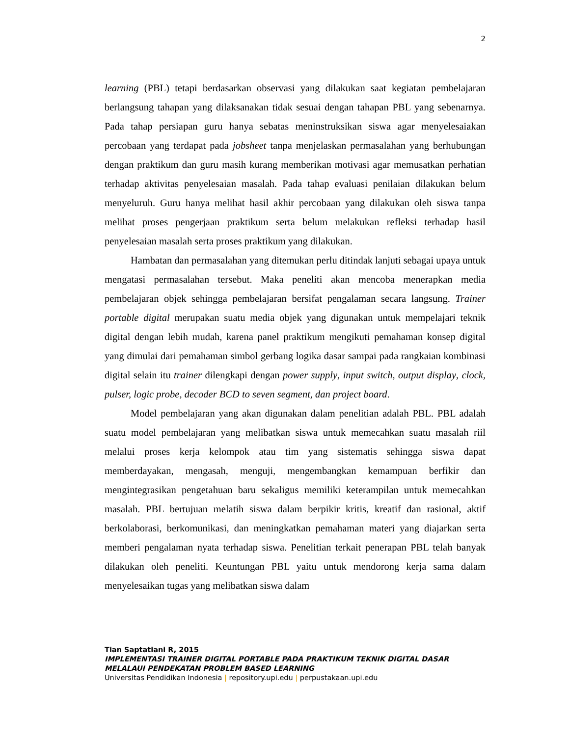2
learning (PBL) tetapi berdasarkan observasi yang dilakukan saat kegiatan pembelajaran berlangsung tahapan yang dilaksanakan tidak sesuai dengan tahapan PBL yang sebenarnya. Pada tahap persiapan guru hanya sebatas meninstruksikan siswa agar menyelesaiakan percobaan yang terdapat pada jobsheet tanpa menjelaskan permasalahan yang berhubungan dengan praktikum dan guru masih kurang memberikan motivasi agar memusatkan perhatian terhadap aktivitas penyelesaian masalah. Pada tahap evaluasi penilaian dilakukan belum menyeluruh. Guru hanya melihat hasil akhir percobaan yang dilakukan oleh siswa tanpa melihat proses pengerjaan praktikum serta belum melakukan refleksi terhadap hasil penyelesaian masalah serta proses praktikum yang dilakukan.
Hambatan dan permasalahan yang ditemukan perlu ditindak lanjuti sebagai upaya untuk mengatasi permasalahan tersebut. Maka peneliti akan mencoba menerapkan media pembelajaran objek sehingga pembelajaran bersifat pengalaman secara langsung. Trainer portable digital merupakan suatu media objek yang digunakan untuk mempelajari teknik digital dengan lebih mudah, karena panel praktikum mengikuti pemahaman konsep digital yang dimulai dari pemahaman simbol gerbang logika dasar sampai pada rangkaian kombinasi digital selain itu trainer dilengkapi dengan power supply, input switch, output display, clock, pulser, logic probe, decoder BCD to seven segment, dan project board.
Model pembelajaran yang akan digunakan dalam penelitian adalah PBL. PBL adalah suatu model pembelajaran yang melibatkan siswa untuk memecahkan suatu masalah riil melalui proses kerja kelompok atau tim yang sistematis sehingga siswa dapat memberdayakan, mengasah, menguji, mengembangkan kemampuan berfikir dan mengintegrasikan pengetahuan baru sekaligus memiliki keterampilan untuk memecahkan masalah. PBL bertujuan melatih siswa dalam berpikir kritis, kreatif dan rasional, aktif berkolaborasi, berkomunikasi, dan meningkatkan pemahaman materi yang diajarkan serta memberi pengalaman nyata terhadap siswa. Penelitian terkait penerapan PBL telah banyak dilakukan oleh peneliti. Keuntungan PBL yaitu untuk mendorong kerja sama dalam menyelesaikan tugas yang melibatkan siswa dalam
Tian Saptatiani R, 2015
IMPLEMENTASI TRAINER DIGITAL PORTABLE PADA PRAKTIKUM TEKNIK DIGITAL DASAR MELALAUI PENDEKATAN PROBLEM BASED LEARNING
Universitas Pendidikan Indonesia | repository.upi.edu | perpustakaan.upi.edu